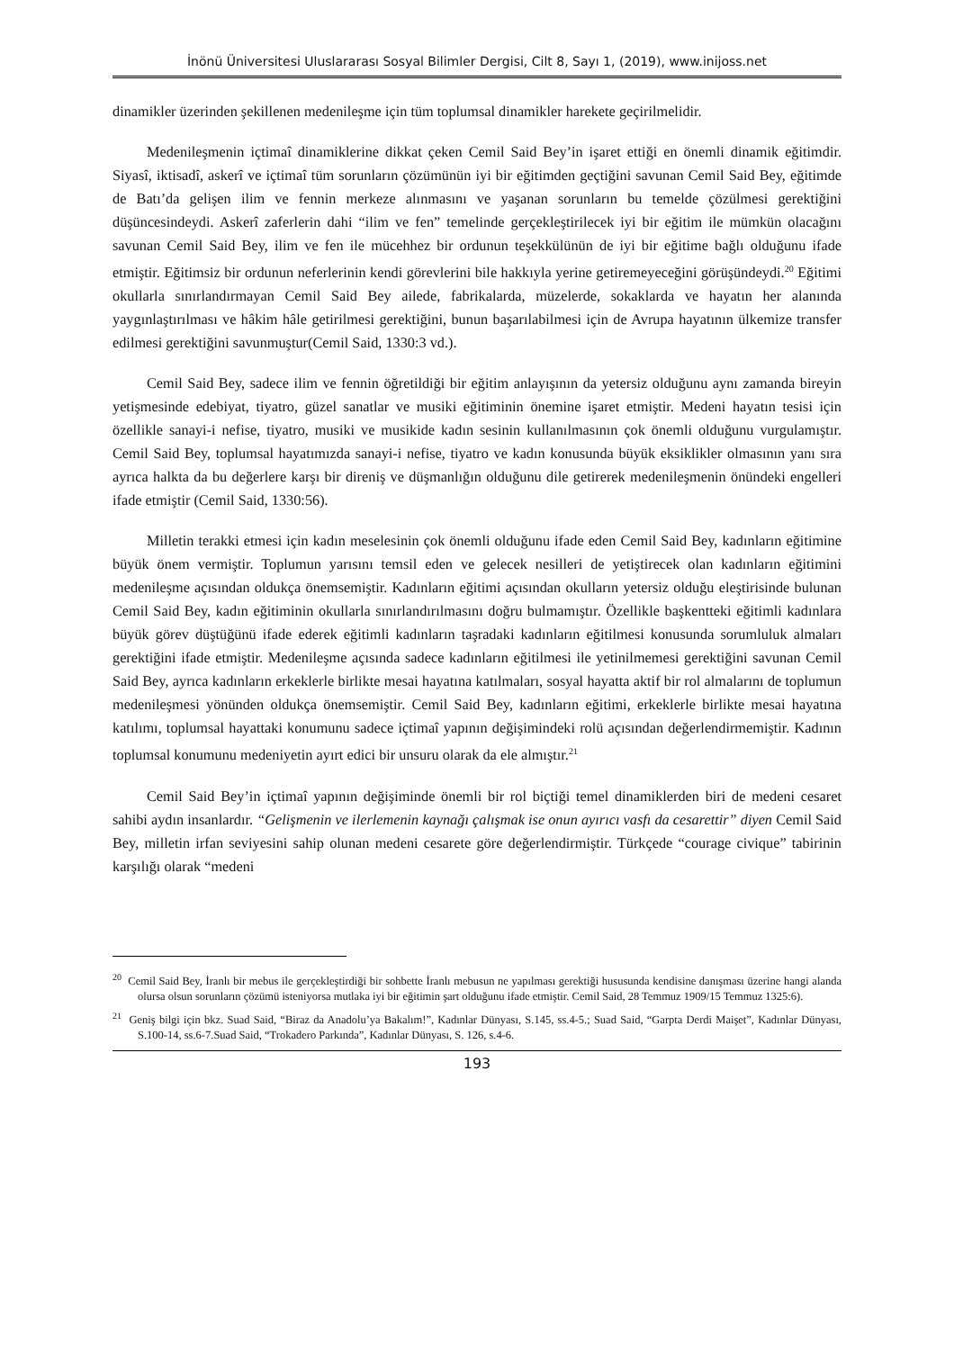İnönü Üniversitesi Uluslararası Sosyal Bilimler Dergisi, Cilt 8, Sayı 1, (2019), www.inijoss.net
dinamikler üzerinden şekillenen medenileşme için tüm toplumsal dinamikler harekete geçirilmelidir.
Medenileşmenin içtimaî dinamiklerine dikkat çeken Cemil Said Bey’in işaret ettiği en önemli dinamik eğitimdir. Siyasî, iktisadî, askerî ve içtimaî tüm sorunların çözümünün iyi bir eğitimden geçtiğini savunan Cemil Said Bey, eğitimde de Batı’da gelişen ilim ve fennin merkeze alınmasını ve yaşanan sorunların bu temelde çözülmesi gerektiğini düşüncesindeydi. Askerî zaferlerin dahi “ilim ve fen” temelinde gerçekleştirilecek iyi bir eğitim ile mümkün olacağını savunan Cemil Said Bey, ilim ve fen ile mücehhez bir ordunun teşekkülünün de iyi bir eğitime bağlı olduğunu ifade etmiştir. Eğitimsiz bir ordunun neferlerinin kendi görevlerini bile hakkıyla yerine getiremeyeceğini görüşündeydi.<sup>20</sup> Eğitimi okullarla sınırlandırmayan Cemil Said Bey ailede, fabrikalarda, müzelerde, sokaklarda ve hayatın her alanında yaygınlaştırılması ve hâkim hâle getirilmesi gerektiğini, bunun başarılabilmesi için de Avrupa hayatının ülkemize transfer edilmesi gerektiğini savunmuştur(Cemil Said, 1330:3 vd.).
Cemil Said Bey, sadece ilim ve fennin öğretildiği bir eğitim anlayışının da yetersiz olduğunu aynı zamanda bireyin yetişmesinde edebiyat, tiyatro, güzel sanatlar ve musiki eğitiminin önemine işaret etmiştir. Medeni hayatın tesisi için özellikle sanayi-i nefise, tiyatro, musiki ve musikide kadın sesinin kullanılmasının çok önemli olduğunu vurgulamıştır. Cemil Said Bey, toplumsal hayatımızda sanayi-i nefise, tiyatro ve kadın konusunda büyük eksiklikler olmasının yanı sıra ayrıca halkta da bu değerlere karşı bir direniş ve düşmanlığın olduğunu dile getirerek medenileşmenin önündeki engelleri ifade etmiştir (Cemil Said, 1330:56).
Milletin terakki etmesi için kadın meselesinin çok önemli olduğunu ifade eden Cemil Said Bey, kadınların eğitimine büyük önem vermiştir. Toplumun yarısını temsil eden ve gelecek nesilleri de yetiştirecek olan kadınların eğitimini medenileşme açısından oldukça önemsemiştir. Kadınların eğitimi açısından okulların yetersiz olduğu eleştirisinde bulunan Cemil Said Bey, kadın eğitiminin okullarla sınırlandırılmasını doğru bulmamıştır. Özellikle başkentteki eğitimli kadınlara büyük görev düştüğünü ifade ederek eğitimli kadınların taşradaki kadınların eğitilmesi konusunda sorumluluk almaları gerektiğini ifade etmiştir. Medenileşme açısında sadece kadınların eğitilmesi ile yetinilmemesi gerektiğini savunan Cemil Said Bey, ayrıca kadınların erkeklerle birlikte mesai hayatına katılmaları, sosyal hayatta aktif bir rol almalarını de toplumun medenileşmesi yönünden oldukça önemsemiştir. Cemil Said Bey, kadınların eğitimi, erkeklerle birlikte mesai hayatına katılımı, toplumsal hayattaki konumunu sadece içtimaî yapının değişimindeki rolü açısından değerlendirmemiştir. Kadının toplumsal konumunu medeniyetin ayırt edici bir unsuru olarak da ele almıştır.<sup>21</sup>
Cemil Said Bey’in içtimaî yapının değişiminde önemli bir rol biçtiği temel dinamiklerden biri de medeni cesaret sahibi aydın insanlardır. “Gelişmenin ve ilerlemenin kaynağı çalışmak ise onun ayırıcı vasfı da cesarettir” diyen Cemil Said Bey, milletin irfan seviyesini sahip olunan medeni cesarete göre değerlendirmiştir. Türkçede “courage civique” tabirinin karşılığı olarak “medeni
<sup>20</sup> Cemil Said Bey, İranlı bir mebus ile gerçekleştirdiği bir sohbette İranlı mebusun ne yapılması gerektiği hususunda kendisine danışması üzerine hangi alanda olursa olsun sorunların çözümü isteniyorsa mutlaka iyi bir eğitimin şart olduğunu ifade etmiştir. Cemil Said, 28 Temmuz 1909/15 Temmuz 1325:6).
<sup>21</sup> Geniş bilgi için bkz. Suad Said, “Biraz da Anadolu’ya Bakalım!”, Kadınlar Dünyası, S.145, ss.4-5.; Suad Said, “Garpta Derdi Maişet”, Kadınlar Dünyası, S.100-14, ss.6-7.Suad Said, “Trokadero Parkında”, Kadınlar Dünyası, S. 126, s.4-6.
193